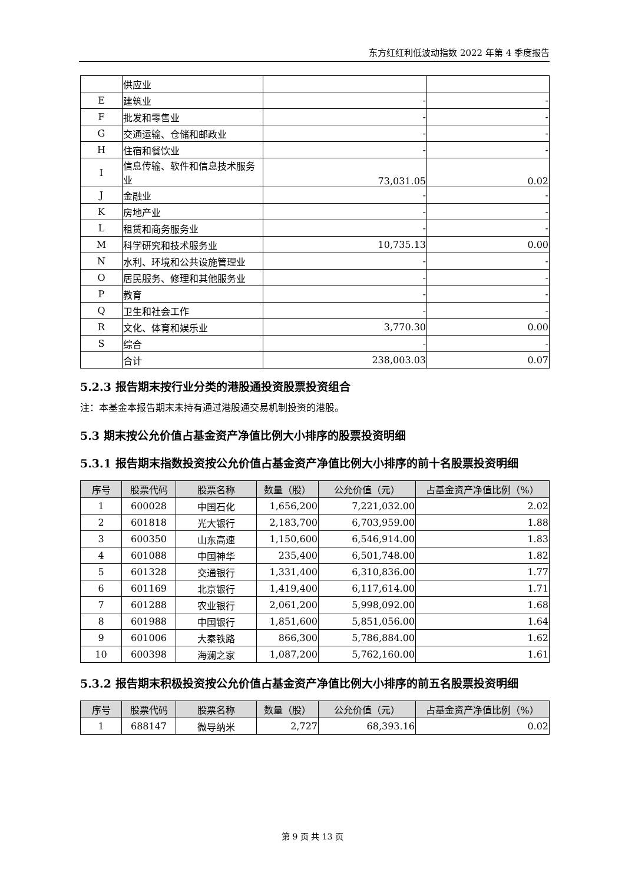东方红红利低波动指数 2022 年第 4 季度报告
| | 供应业 | | |
| E | 建筑业 | - | - |
| F | 批发和零售业 | - | - |
| G | 交通运输、仓储和邮政业 | - | - |
| H | 住宿和餐饮业 | - | - |
| I | 信息传输、软件和信息技术服务业 | 73,031.05 | 0.02 |
| J | 金融业 | - | - |
| K | 房地产业 | - | - |
| L | 租赁和商务服务业 | - | - |
| M | 科学研究和技术服务业 | 10,735.13 | 0.00 |
| N | 水利、环境和公共设施管理业 | - | - |
| O | 居民服务、修理和其他服务业 | - | - |
| P | 教育 | - | - |
| Q | 卫生和社会工作 | - | - |
| R | 文化、体育和娱乐业 | 3,770.30 | 0.00 |
| S | 综合 | - | - |
| | 合计 | 238,003.03 | 0.07 |
5.2.3 报告期末按行业分类的港股通投资股票投资组合
注：本基金本报告期末未持有通过港股通交易机制投资的港股。
5.3 期末按公允价值占基金资产净值比例大小排序的股票投资明细
5.3.1 报告期末指数投资按公允价值占基金资产净值比例大小排序的前十名股票投资明细
| 序号 | 股票代码 | 股票名称 | 数量（股） | 公允价值（元） | 占基金资产净值比例（%） |
| --- | --- | --- | --- | --- | --- |
| 1 | 600028 | 中国石化 | 1,656,200 | 7,221,032.00 | 2.02 |
| 2 | 601818 | 光大银行 | 2,183,700 | 6,703,959.00 | 1.88 |
| 3 | 600350 | 山东高速 | 1,150,600 | 6,546,914.00 | 1.83 |
| 4 | 601088 | 中国神华 | 235,400 | 6,501,748.00 | 1.82 |
| 5 | 601328 | 交通银行 | 1,331,400 | 6,310,836.00 | 1.77 |
| 6 | 601169 | 北京银行 | 1,419,400 | 6,117,614.00 | 1.71 |
| 7 | 601288 | 农业银行 | 2,061,200 | 5,998,092.00 | 1.68 |
| 8 | 601988 | 中国银行 | 1,851,600 | 5,851,056.00 | 1.64 |
| 9 | 601006 | 大秦铁路 | 866,300 | 5,786,884.00 | 1.62 |
| 10 | 600398 | 海澜之家 | 1,087,200 | 5,762,160.00 | 1.61 |
5.3.2 报告期末积极投资按公允价值占基金资产净值比例大小排序的前五名股票投资明细
| 序号 | 股票代码 | 股票名称 | 数量（股） | 公允价值（元） | 占基金资产净值比例（%） |
| --- | --- | --- | --- | --- | --- |
| 1 | 688147 | 微导纳米 | 2,727 | 68,393.16 | 0.02 |
第 9 页 共 13 页